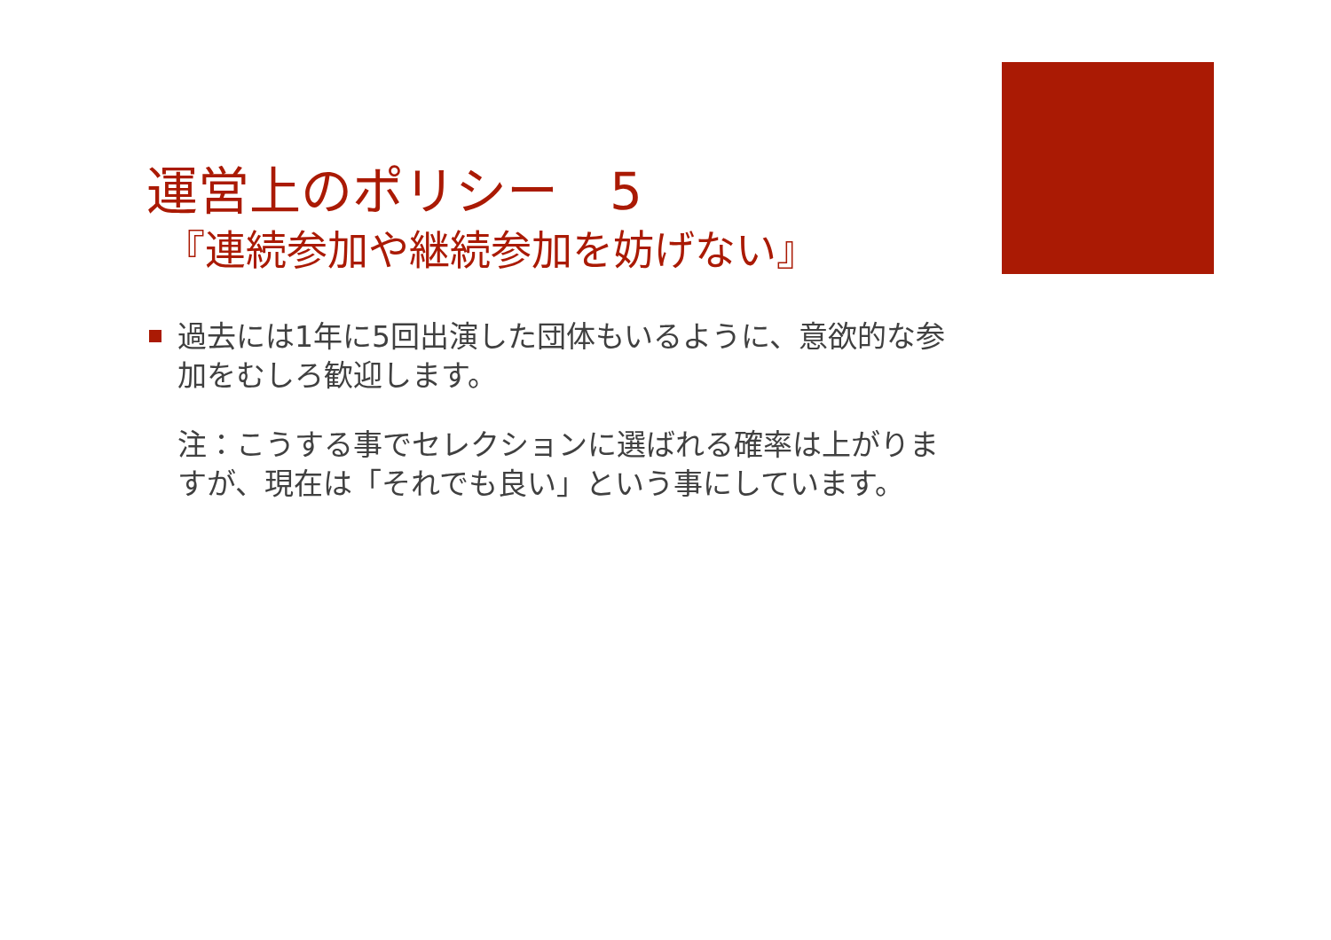運営上のポリシー　5
『連続参加や継続参加を妨げない』
過去には1年に5回出演した団体もいるように、意欲的な参加をむしろ歓迎します。
注：こうする事でセレクションに選ばれる確率は上がりますが、現在は「それでも良い」という事にしています。